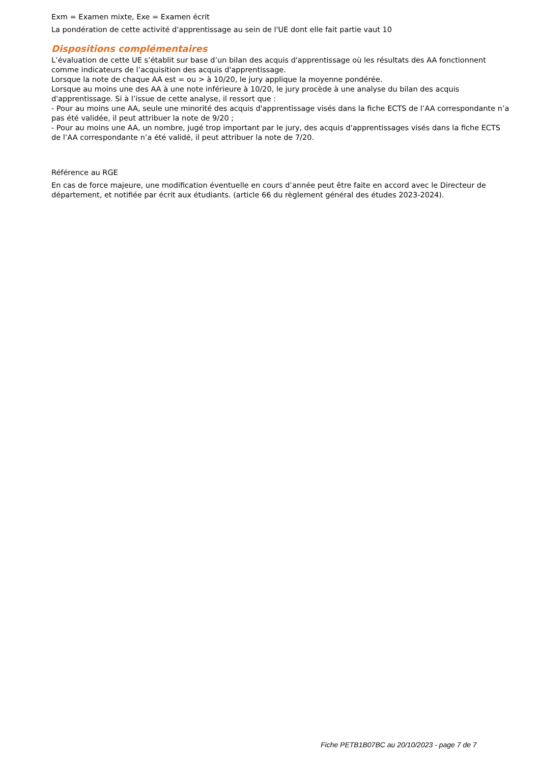Exm = Examen mixte, Exe = Examen écrit
La pondération de cette activité d'apprentissage au sein de l'UE dont elle fait partie vaut 10
Dispositions complémentaires
L’évaluation de cette UE s’établit sur base d’un bilan des acquis d'apprentissage où les résultats des AA fonctionnent comme indicateurs de l’acquisition des acquis d'apprentissage.
Lorsque la note de chaque AA est = ou > à 10/20, le jury applique la moyenne pondérée.
Lorsque au moins une des AA à une note inférieure à 10/20, le jury procède à une analyse du bilan des acquis d'apprentissage. Si à l’issue de cette analyse, il ressort que :
- Pour au moins une AA, seule une minorité des acquis d'apprentissage visés dans la fiche ECTS de l’AA correspondante n’a pas été validée, il peut attribuer la note de 9/20 ;
- Pour au moins une AA, un nombre, jugé trop important par le jury, des acquis d'apprentissages visés dans la fiche ECTS de l’AA correspondante n’a été validé, il peut attribuer la note de 7/20.
Référence au RGE
En cas de force majeure, une modification éventuelle en cours d’année peut être faite en accord avec le Directeur de département, et notifiée par écrit aux étudiants. (article 66 du règlement général des études 2023-2024).
Fiche PETB1B07BC au 20/10/2023 - page 7 de 7